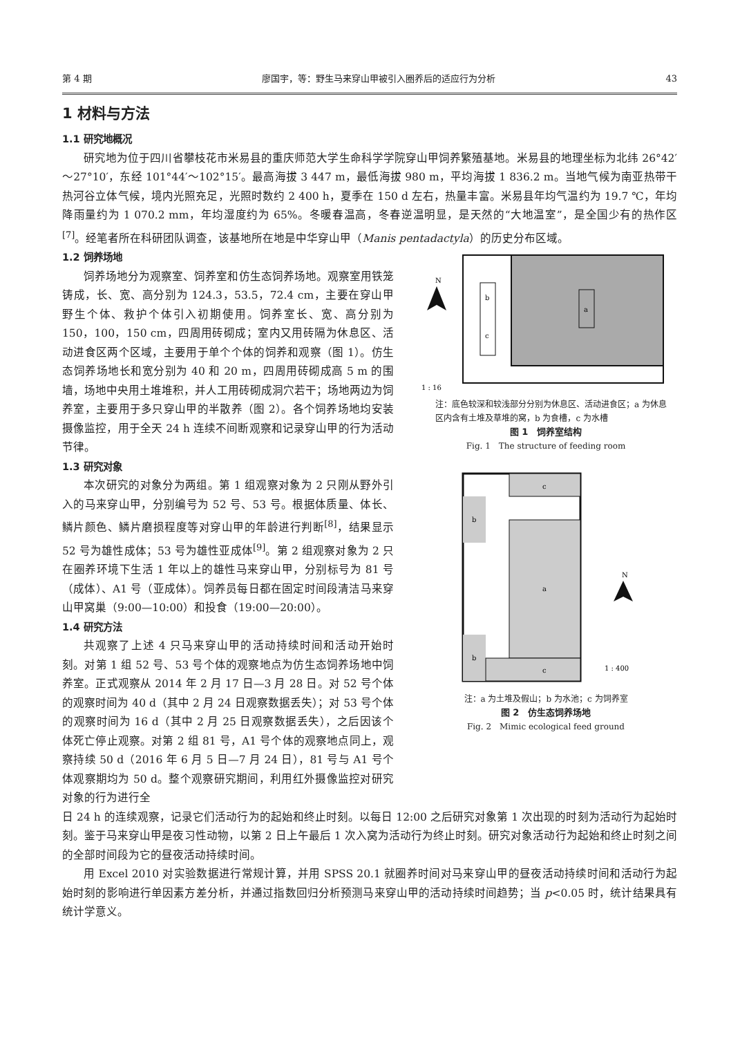第 4 期 廖国宇，等：野生马来穿山甲被引入圈养后的适应行为分析 43
1 材料与方法
1.1 研究地概况
研究地为位于四川省攀枝花市米易县的重庆师范大学生命科学学院穿山甲饲养繁殖基地。米易县的地理坐标为北纬 26°42′～27°10′，东经 101°44′～102°15′。最高海拔 3 447 m，最低海拔 980 m，平均海拔 1 836.2 m。当地气候为南亚热带干热河谷立体气候，境内光照充足，光照时数约 2 400 h，夏季在 150 d 左右，热量丰富。米易县年均气温约为 19.7 ℃，年均降雨量约为 1 070.2 mm，年均湿度约为 65%。冬暖春温高，冬春逆温明显，是天然的“大地温室”，是全国少有的热作区<sup>[7]</sup>。经笔者所在科研团队调查，该基地所在地是中华穿山甲（Manis pentadactyla）的历史分布区域。
1.2 饲养场地
饲养场地分为观察室、饲养室和仿生态饲养场地。观察室用铁笼铸成，长、宽、高分别为 124.3，53.5，72.4 cm，主要在穿山甲野生个体、救护个体引入初期使用。饲养室长、宽、高分别为 150，100，150 cm，四周用砖砌成；室内又用砖隔为休息区、活动进食区两个区域，主要用于单个个体的饲养和观察（图 1）。仿生态饲养场地长和宽分别为 40 和 20 m，四周用砖砌成高 5 m 的围墙，场地中央用土堆堆积，并人工用砖砌成洞穴若干；场地两边为饲养室，主要用于多只穿山甲的半散养（图 2）。各个饲养场地均安装摄像监控，用于全天 24 h 连续不间断观察和记录穿山甲的行为活动节律。
1.3 研究对象
本次研究的对象分为两组。第 1 组观察对象为 2 只刚从野外引入的马来穿山甲，分别编号为 52 号、53 号。根据体质量、体长、鳞片颜色、鳞片磨损程度等对穿山甲的年龄进行判断<sup>[8]</sup>，结果显示 52 号为雄性成体；53 号为雄性亚成体<sup>[9]</sup>。第 2 组观察对象为 2 只在圈养环境下生活 1 年以上的雄性马来穿山甲，分别标号为 81 号（成体）、A1 号（亚成体）。饲养员每日都在固定时间段清洁马来穿山甲窝巢（9:00—10:00）和投食（19:00—20:00）。
1.4 研究方法
共观察了上述 4 只马来穿山甲的活动持续时间和活动开始时刻。对第 1 组 52 号、53 号个体的观察地点为仿生态饲养场地中饲养室。正式观察从 2014 年 2 月 17 日—3 月 28 日。对 52 号个体的观察时间为 40 d（其中 2 月 24 日观察数据丢失）；对 53 号个体的观察时间为 16 d（其中 2 月 25 日观察数据丢失），之后因该个体死亡停止观察。对第 2 组 81 号，A1 号个体的观察地点同上，观察持续 50 d（2016 年 6 月 5 日—7 月 24 日），81 号与 A1 号个体观察期均为 50 d。整个观察研究期间，利用红外摄像监控对研究对象的行为进行全
N
b
c
a
1 : 16
注：底色较深和较浅部分分别为休息区、活动进食区；a 为休息区内含有土堆及草堆的窝，b 为食槽，c 为水槽
图 1　饲养室结构
Fig. 1　The structure of feeding room
c
a
b
b
c
N
1 : 400
注：a 为土堆及假山；b 为水池；c 为饲养室
图 2　仿生态饲养场地
Fig. 2　Mimic ecological feed ground
日 24 h 的连续观察，记录它们活动行为的起始和终止时刻。以每日 12:00 之后研究对象第 1 次出现的时刻为活动行为起始时刻。鉴于马来穿山甲是夜习性动物，以第 2 日上午最后 1 次入窝为活动行为终止时刻。研究对象活动行为起始和终止时刻之间的全部时间段为它的昼夜活动持续时间。
用 Excel 2010 对实验数据进行常规计算，并用 SPSS 20.1 就圈养时间对马来穿山甲的昼夜活动持续时间和活动行为起始时刻的影响进行单因素方差分析，并通过指数回归分析预测马来穿山甲的活动持续时间趋势；当 p<0.05 时，统计结果具有统计学意义。